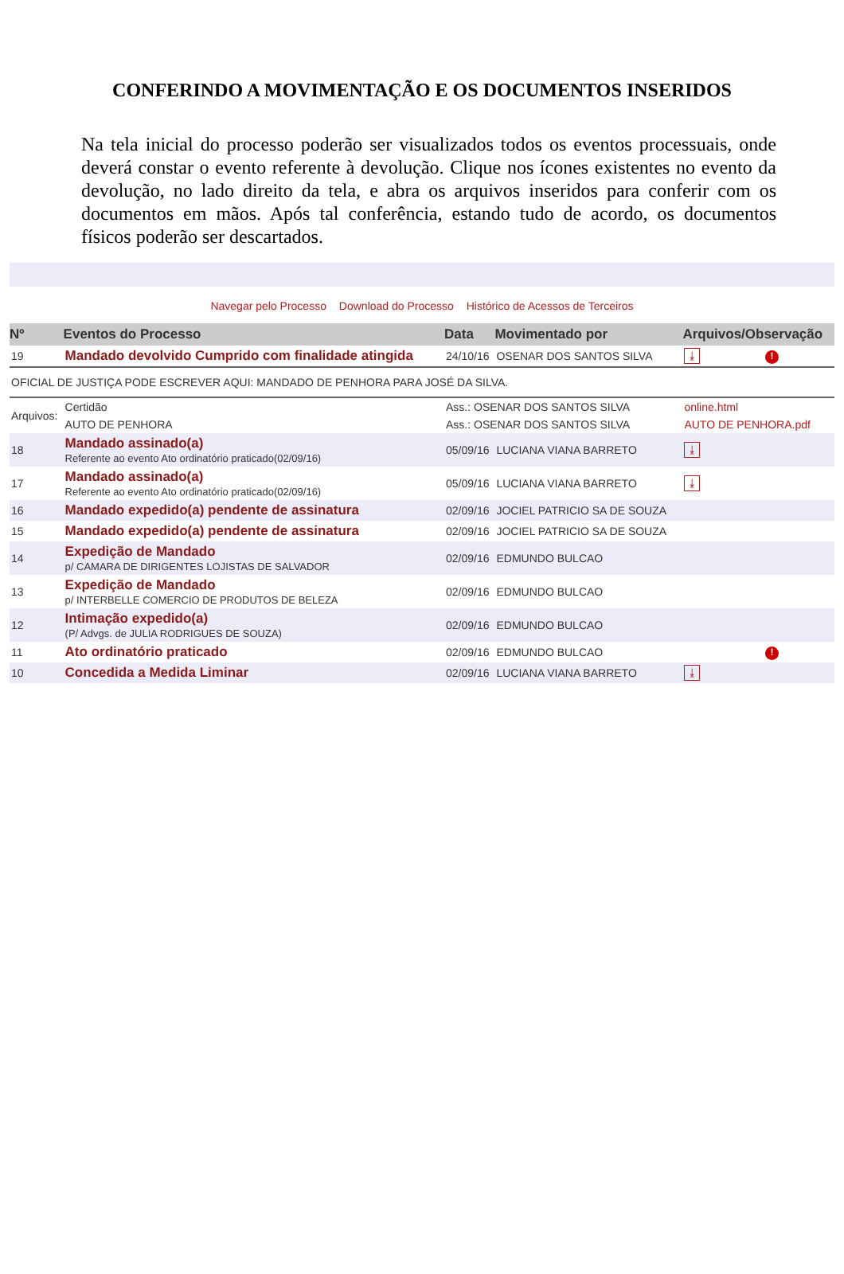CONFERINDO A MOVIMENTAÇÃO E OS DOCUMENTOS INSERIDOS
Na tela inicial do processo poderão ser visualizados todos os eventos processuais, onde deverá constar o evento referente à devolução. Clique nos ícones existentes no evento da devolução, no lado direito da tela, e abra os arquivos inseridos para conferir com os documentos em mãos. Após tal conferência, estando tudo de acordo, os documentos físicos poderão ser descartados.
Navegar pelo Processo Download do Processo Histórico de Acessos de Terceiros
| Nº | Eventos do Processo | Data | Movimentado por | Arquivos/Observação | |
| --- | --- | --- | --- | --- | --- |
| 19 | Mandado devolvido Cumprido com finalidade atingida | 24/10/16 | OSENAR DOS SANTOS SILVA | ⤓ | ! |
| OFICIAL DE JUSTIÇA PODE ESCREVER AQUI: MANDADO DE PENHORA PARA JOSÉ DA SILVA. | | | | | |
| Arquivos: | Certidão | Ass.: OSENAR DOS SANTOS SILVA | | online.html | |
| | AUTO DE PENHORA | Ass.: OSENAR DOS SANTOS SILVA | | AUTO DE PENHORA.pdf | |
| 18 | Mandado assinado(a) Referente ao evento Ato ordinatório praticado(02/09/16) | 05/09/16 | LUCIANA VIANA BARRETO | ⤓ | |
| 17 | Mandado assinado(a) Referente ao evento Ato ordinatório praticado(02/09/16) | 05/09/16 | LUCIANA VIANA BARRETO | ⤓ | |
| 16 | Mandado expedido(a) pendente de assinatura | 02/09/16 | JOCIEL PATRICIO SA DE SOUZA | | |
| 15 | Mandado expedido(a) pendente de assinatura | 02/09/16 | JOCIEL PATRICIO SA DE SOUZA | | |
| 14 | Expedição de Mandado p/ CAMARA DE DIRIGENTES LOJISTAS DE SALVADOR | 02/09/16 | EDMUNDO BULCAO | | |
| 13 | Expedição de Mandado p/ INTERBELLE COMERCIO DE PRODUTOS DE BELEZA | 02/09/16 | EDMUNDO BULCAO | | |
| 12 | Intimação expedido(a) (P/ Advgs. de JULIA RODRIGUES DE SOUZA) | 02/09/16 | EDMUNDO BULCAO | | |
| 11 | Ato ordinatório praticado | 02/09/16 | EDMUNDO BULCAO | | ! |
| 10 | Concedida a Medida Liminar | 02/09/16 | LUCIANA VIANA BARRETO | ⤓ | |